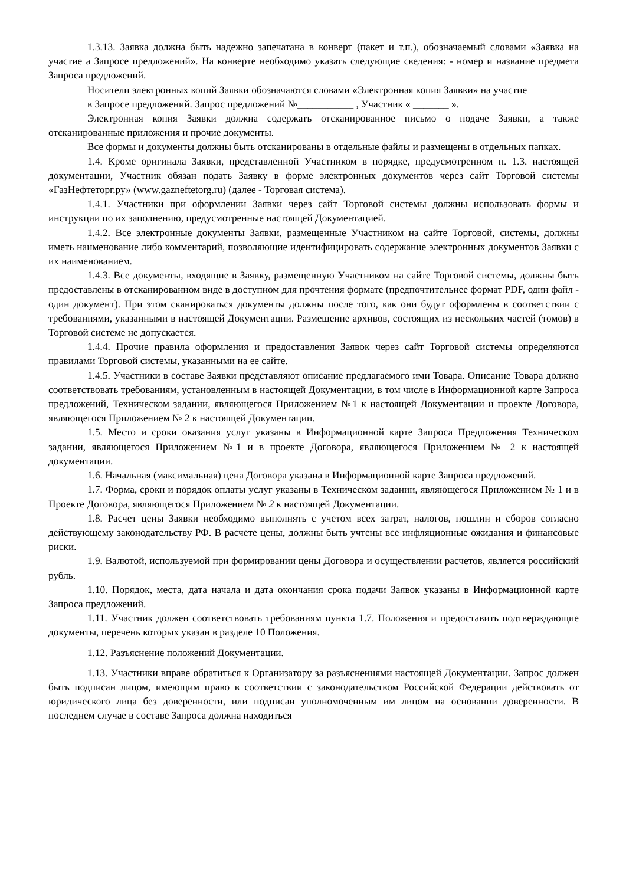1.3.13. Заявка должна быть надежно запечатана в конверт (пакет и т.п.), обозначаемый словами «Заявка на участие а Запросе предложений». На конверте необходимо указать следующие сведения: - номер и название предмета Запроса предложений.
Носители электронных копий Заявки обозначаются словами «Электронная копия Заявки» на участие
в Запросе предложений. Запрос предложений №___________ , Участник « _______ ».
Электронная копия Заявки должна содержать отсканированное письмо о подаче Заявки, а также отсканированные приложения и прочие документы.
Все формы и документы должны быть отсканированы в отдельные файлы и размещены в отдельных папках.
1.4. Кроме оригинала Заявки, представленной Участником в порядке, предусмотренном п. 1.3. настоящей документации, Участник обязан подать Заявку в форме электронных документов через сайт Торговой системы «ГазНефтеторг.ру» (www.gazneftetorg.ru) (далее - Торговая система).
1.4.1. Участники при оформлении Заявки через сайт Торговой системы должны использовать формы и инструкции по их заполнению, предусмотренные настоящей Документацией.
1.4.2. Все электронные документы Заявки, размещенные Участником на сайте Торговой, системы, должны иметь наименование либо комментарий, позволяющие идентифицировать содержание электронных документов Заявки с их наименованием.
1.4.3. Все документы, входящие в Заявку, размещенную Участником на сайте Торговой системы, должны быть предоставлены в отсканированном виде в доступном для прочтения формате (предпочтительнее формат PDF, один файл - один документ). При этом сканироваться документы должны после того, как они будут оформлены в соответствии с требованиями, указанными в настоящей Документации. Размещение архивов, состоящих из нескольких частей (томов) в Торговой системе не допускается.
1.4.4. Прочие правила оформления и предоставления Заявок через сайт Торговой системы определяются правилами Торговой системы, указанными на ее сайте.
1.4.5. Участники в составе Заявки представляют описание предлагаемого ими Товара. Описание Товара должно соответствовать требованиям, установленным в настоящей Документации, в том числе в Информационной карте Запроса предложений, Техническом задании, являющегося Приложением №1 к настоящей Документации и проекте Договора, являющегося Приложением № 2 к настоящей Документации.
1.5. Место и сроки оказания услуг указаны в Информационной карте Запроса Предложения Техническом задании, являющегося Приложением №1 и в проекте Договора, являющегося Приложением № 2 к настоящей документации.
1.6. Начальная (максимальная) цена Договора указана в Информационной карте Запроса предложений.
1.7. Форма, сроки и порядок оплаты услуг указаны в Техническом задании, являющегося Приложением № 1 и в Проекте Договора, являющегося Приложением № 2 к настоящей Документации.
1.8. Расчет цены Заявки необходимо выполнять с учетом всех затрат, налогов, пошлин и сборов согласно действующему законодательству РФ. В расчете цены, должны быть учтены все инфляционные ожидания и финансовые риски.
1.9. Валютой, используемой при формировании цены Договора и осуществлении расчетов, является российский рубль.
1.10. Порядок, места, дата начала и дата окончания срока подачи Заявок указаны в Информационной карте Запроса предложений.
1.11. Участник должен соответствовать требованиям пункта 1.7. Положения и предоставить подтверждающие документы, перечень которых указан в разделе 10 Положения.
1.12. Разъяснение положений Документации.
1.13. Участники вправе обратиться к Организатору за разъяснениями настоящей Документации. Запрос должен быть подписан лицом, имеющим право в соответствии с законодательством Российской Федерации действовать от юридического лица без доверенности, или подписан уполномоченным им лицом на основании доверенности. В последнем случае в составе Запроса должна находиться